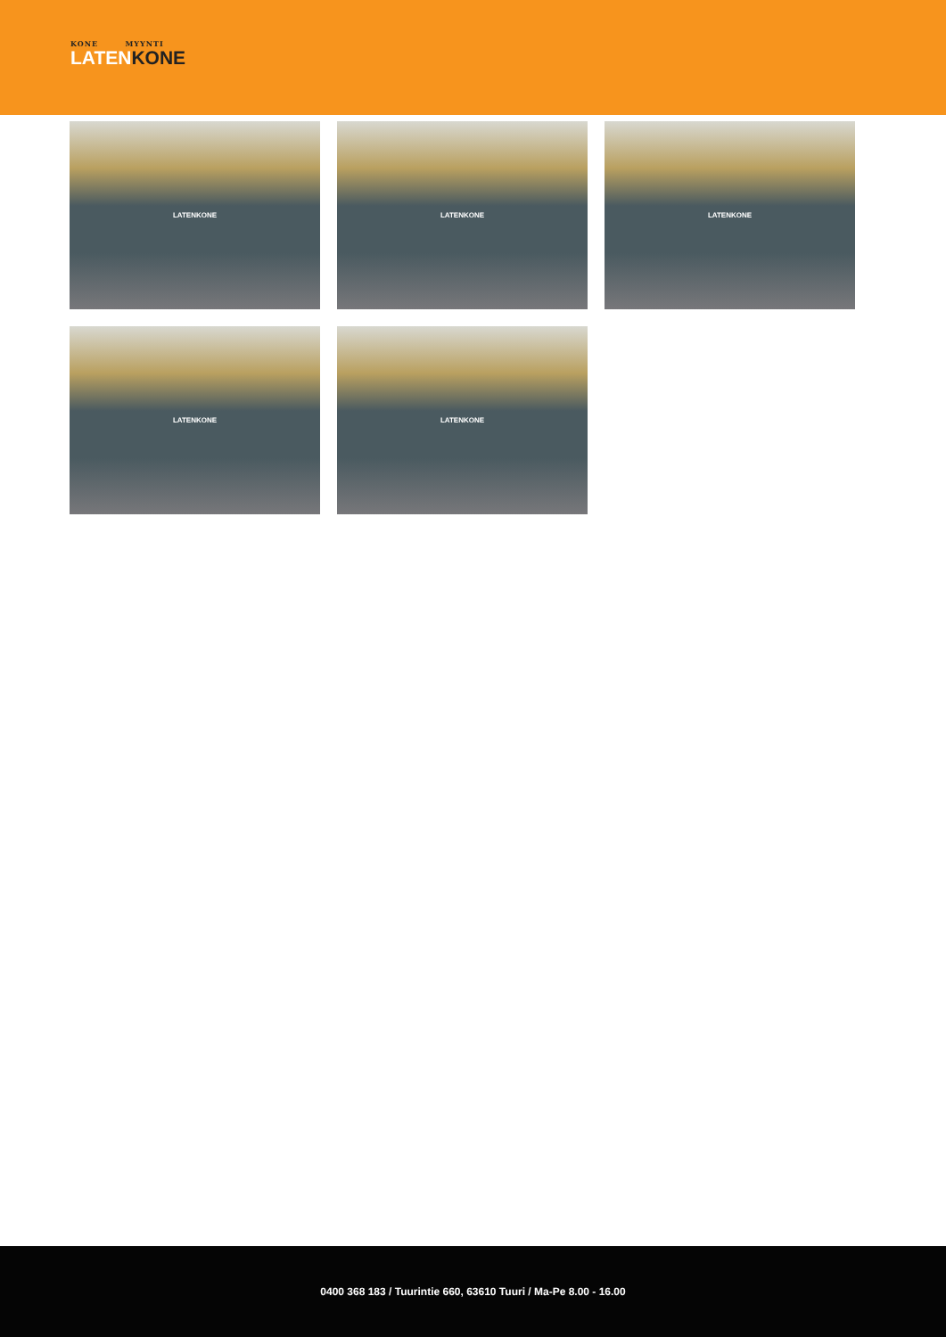KONE MYYNTI
LATENKONE
LATENKONE
LATENKONE
LATENKONE
LATENKONE
LATENKONE
0400 368 183 / Tuurintie 660, 63610 Tuuri / Ma-Pe 8.00 - 16.00